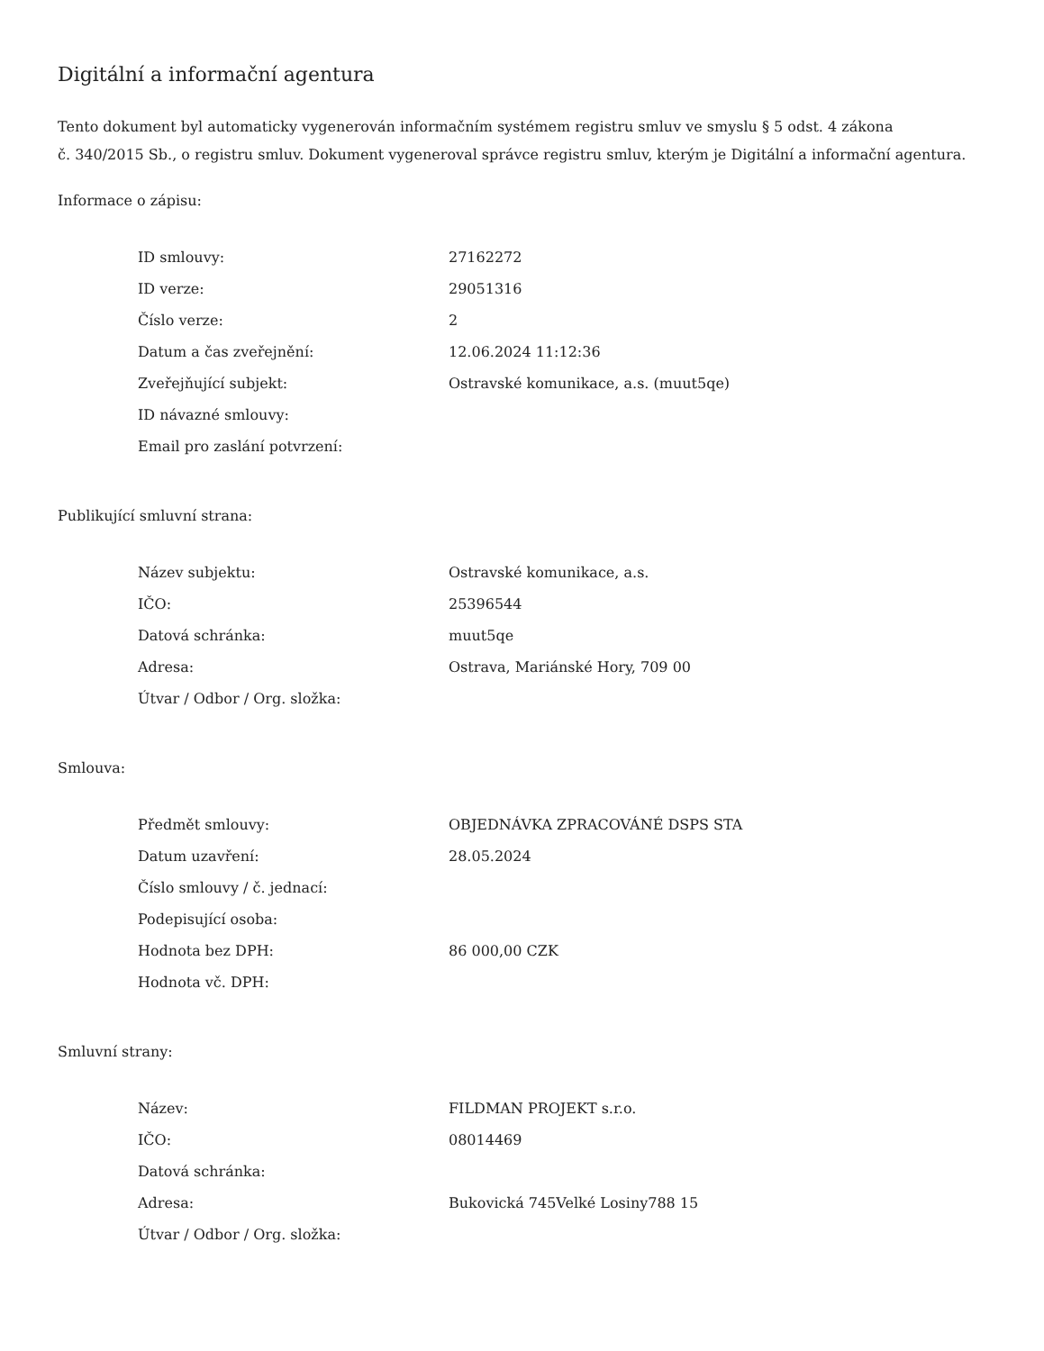Digitální a informační agentura
Tento dokument byl automaticky vygenerován informačním systémem registru smluv ve smyslu § 5 odst. 4 zákona
č. 340/2015 Sb., o registru smluv. Dokument vygeneroval správce registru smluv, kterým je Digitální a informační agentura.
Informace o zápisu:
| ID smlouvy: | 27162272 |
| ID verze: | 29051316 |
| Číslo verze: | 2 |
| Datum a čas zveřejnění: | 12.06.2024 11:12:36 |
| Zveřejňující subjekt: | Ostravské komunikace, a.s. (muut5qe) |
| ID návazné smlouvy: | |
| Email pro zaslání potvrzení: | |
Publikující smluvní strana:
| Název subjektu: | Ostravské komunikace, a.s. |
| IČO: | 25396544 |
| Datová schránka: | muut5qe |
| Adresa: | Ostrava, Mariánské Hory, 709 00 |
| Útvar / Odbor / Org. složka: | |
Smlouva:
| Předmět smlouvy: | OBJEDNÁVKA ZPRACOVÁNÉ DSPS STA |
| Datum uzavření: | 28.05.2024 |
| Číslo smlouvy / č. jednací: | |
| Podepisující osoba: | |
| Hodnota bez DPH: | 86 000,00 CZK |
| Hodnota vč. DPH: | |
Smluvní strany:
| Název: | FILDMAN PROJEKT s.r.o. |
| IČO: | 08014469 |
| Datová schránka: | |
| Adresa: | Bukovická 745Velké Losiny788 15 |
| Útvar / Odbor / Org. složka: | |